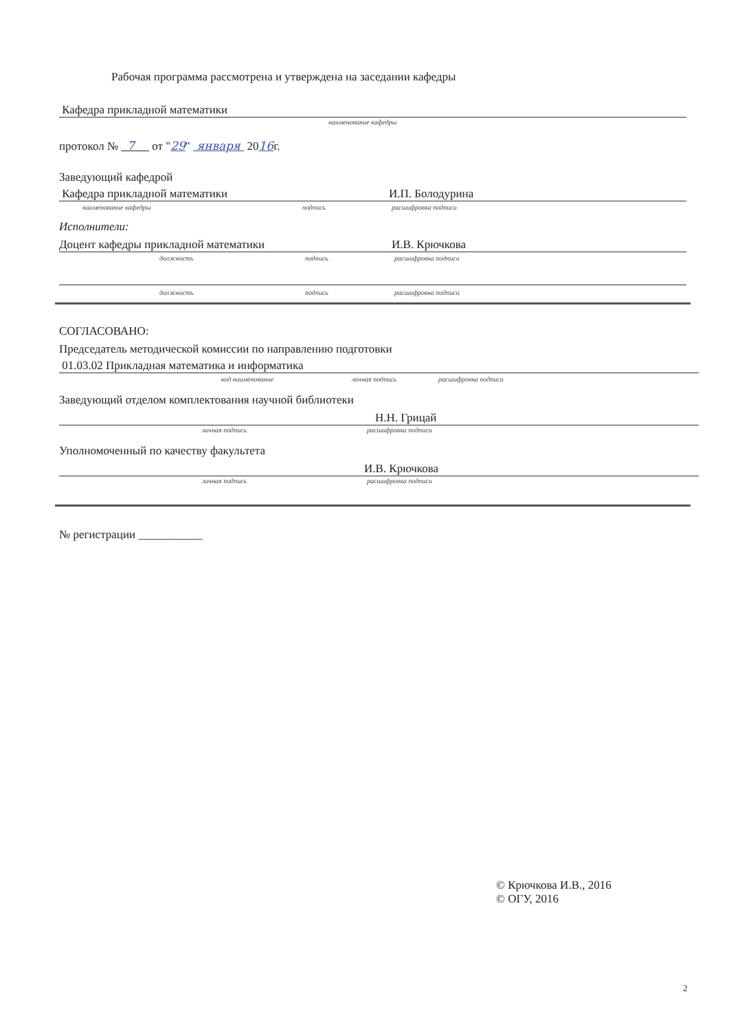Рабочая программа рассмотрена и утверждена на заседании кафедры
Кафедра прикладной математики
наименование кафедры
протокол № 7 от "29" января 2016г.
Заведующий кафедрой
Кафедра прикладной математики И.П. Болодурина
наименование кафедры подпись расшифровка подписи
Исполнители:
Доцент кафедры прикладной математики И.В. Крючкова
должность подпись расшифровка подписи
должность подпись расшифровка подписи
СОГЛАСОВАНО:
Председатель методической комиссии по направлению подготовки
01.03.02 Прикладная математика и информатика
код наименование личная подпись расшифровка подписи
Заведующий отделом комплектования научной библиотеки
Н.Н. Грицай
личная подпись расшифровка подписи
Уполномоченный по качеству факультета
И.В. Крючкова
личная подпись расшифровка подписи
№ регистрации ___________
© Крючкова И.В., 2016
© ОГУ, 2016
2